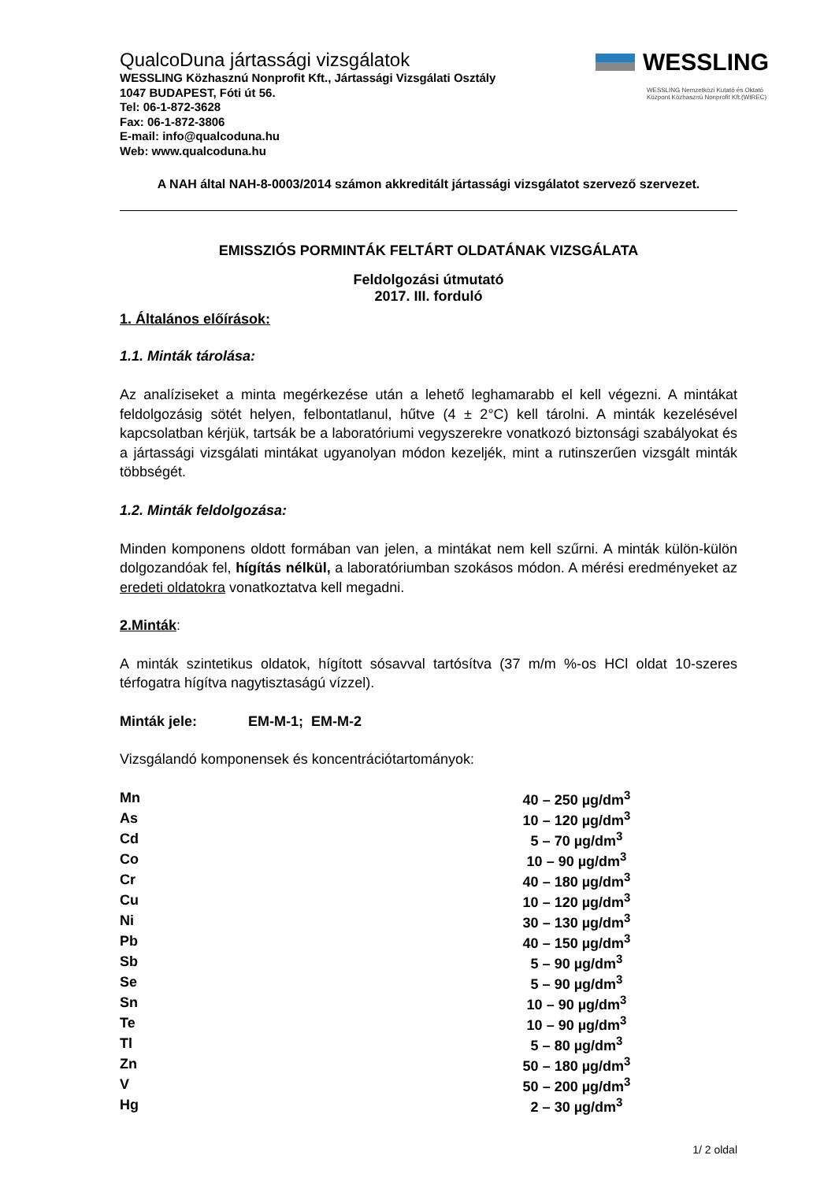QualcoDuna jártassági vizsgálatok
WESSLING Közhasznú Nonprofit Kft., Jártassági Vizsgálati Osztály
1047 BUDAPEST, Fóti út 56.
Tel: 06-1-872-3628
Fax: 06-1-872-3806
E-mail: info@qualcoduna.hu
Web: www.qualcoduna.hu
WESSLING
WESSLING Nemzetközi Kutató és Oktató
Központ Közhasznú Nonprofit Kft.(WIREC)
A NAH által NAH-8-0003/2014 számon akkreditált jártassági vizsgálatot szervező szervezet.
EMISSZIÓS PORMINTÁK FELTÁRT OLDATÁNAK VIZSGÁLATA
Feldolgozási útmutató
2017. III. forduló
1. Általános előírások:
1.1. Minták tárolása:
Az analíziseket a minta megérkezése után a lehető leghamarabb el kell végezni. A mintákat feldolgozásig sötét helyen, felbontatlanul, hűtve (4 ± 2°C) kell tárolni. A minták kezelésével kapcsolatban kérjük, tartsák be a laboratóriumi vegyszerekre vonatkozó biztonsági szabályokat és a jártassági vizsgálati mintákat ugyanolyan módon kezeljék, mint a rutinszerűen vizsgált minták többségét.
1.2. Minták feldolgozása:
Minden komponens oldott formában van jelen, a mintákat nem kell szűrni. A minták külön-külön dolgozandóak fel, hígítás nélkül, a laboratóriumban szokásos módon. A mérési eredményeket az eredeti oldatokra vonatkoztatva kell megadni.
2.Minták:
A minták szintetikus oldatok, hígított sósavval tartósítva (37 m/m %-os HCl oldat 10-szeres térfogatra hígítva nagytisztaságú vízzel).
Minták jele: EM-M-1; EM-M-2
Vizsgálandó komponensek és koncentrációtartományok:
| Mn | 40 – 250 µg/dm<sup>3</sup> |
| As | 10 – 120 µg/dm<sup>3</sup> |
| Cd | 5 – 70 µg/dm<sup>3</sup> |
| Co | 10 – 90 µg/dm<sup>3</sup> |
| Cr | 40 – 180 µg/dm<sup>3</sup> |
| Cu | 10 – 120 µg/dm<sup>3</sup> |
| Ni | 30 – 130 µg/dm<sup>3</sup> |
| Pb | 40 – 150 µg/dm<sup>3</sup> |
| Sb | 5 – 90 µg/dm<sup>3</sup> |
| Se | 5 – 90 µg/dm<sup>3</sup> |
| Sn | 10 – 90 µg/dm<sup>3</sup> |
| Te | 10 – 90 µg/dm<sup>3</sup> |
| Tl | 5 – 80 µg/dm<sup>3</sup> |
| Zn | 50 – 180 µg/dm<sup>3</sup> |
| V | 50 – 200 µg/dm<sup>3</sup> |
| Hg | 2 – 30 µg/dm<sup>3</sup> |
1/ 2 oldal